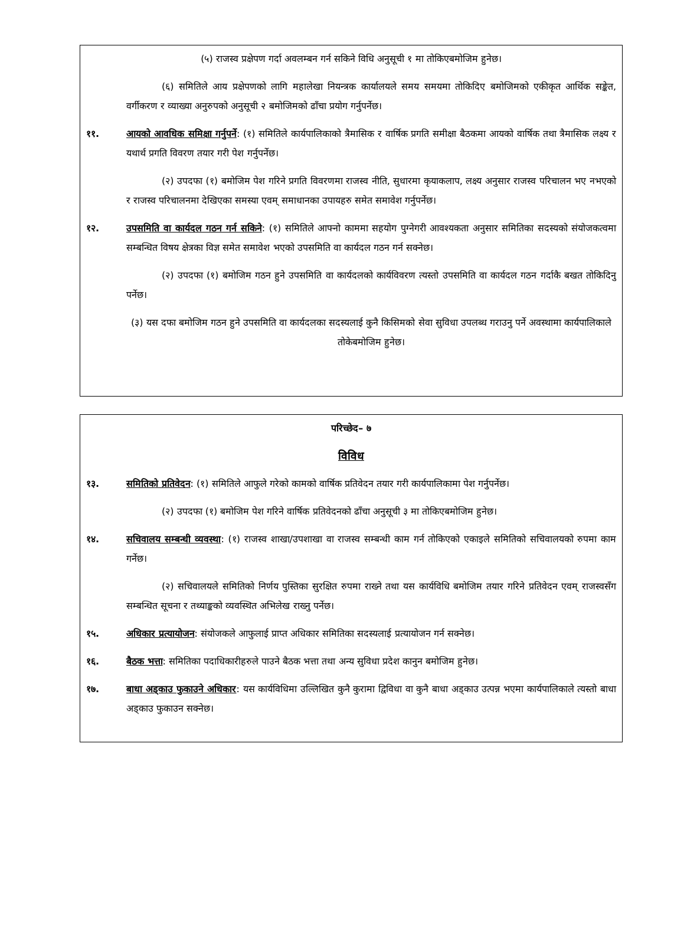(५) राजस्व प्रक्षेपण गर्दा अवलम्बन गर्न सकिने विधि अनुसूची १ मा तोकिएबमोजिम हुनेछ।
(६) समितिले आय प्रक्षेपणको लागि महालेखा नियन्त्रक कार्यालयले समय समयमा तोकिदिए बमोजिमको एकीकृत आर्थिक सङ्केत, वर्गीकरण र व्याख्या अनुरुपको अनुसूची २ बमोजिमको ढाँचा प्रयोग गर्नुपर्नेछ।
११. आयको आवधिक समिक्षा गर्नुपर्ने: (१) समितिले कार्यपालिकाको त्रैमासिक र वार्षिक प्रगति समीक्षा बैठकमा आयको वार्षिक तथा त्रैमासिक लक्ष्य र यथार्थ प्रगति विवरण तयार गरी पेश गर्नुपर्नेछ।
(२) उपदफा (१) बमोजिम पेश गरिने प्रगति विवरणमा राजस्व नीति, सुधारमा कृयाकलाप, लक्ष्य अनुसार राजस्व परिचालन भए नभएको र राजस्व परिचालनमा देखिएका समस्या एवम् समाधानका उपायहरु समेत समावेश गर्नुपर्नेछ।
१२. उपसमिति वा कार्यदल गठन गर्न सकिने: (१) समितिले आफ्नो काममा सहयोग पुग्नेगरी आवश्यकता अनुसार समितिका सदस्यको संयोजकत्वमा सम्बन्धित विषय क्षेत्रका विज्ञ समेत समावेश भएको उपसमिति वा कार्यदल गठन गर्न सक्नेछ।
(२) उपदफा (१) बमोजिम गठन हुने उपसमिति वा कार्यदलको कार्यविवरण त्यस्तो उपसमिति वा कार्यदल गठन गर्दाकै बखत तोकिदिनु पर्नेछ।
(३) यस दफा बमोजिम गठन हुने उपसमिति वा कार्यदलका सदस्यलाई कुनै किसिमको सेवा सुविधा उपलब्ध गराउनु पर्ने अवस्थामा कार्यपालिकाले तोकेबमोजिम हुनेछ।
परिच्छेद– ७
विविध
१३. समितिको प्रतिवेदन: (१) समितिले आफुले गरेको कामको वार्षिक प्रतिवेदन तयार गरी कार्यपालिकामा पेश गर्नुपर्नेछ।
(२) उपदफा (१) बमोजिम पेश गरिने वार्षिक प्रतिवेदनको ढाँचा अनुसूची ३ मा तोकिएबमोजिम हुनेछ।
१४. सचिवालय सम्बन्धी व्यवस्था: (१) राजस्व शाखा/उपशाखा वा राजस्व सम्बन्धी काम गर्न तोकिएको एकाइले समितिको सचिवालयको रुपमा काम गर्नेछ।
(२) सचिवालयले समितिको निर्णय पुस्तिका सुरक्षित रुपमा राख्ने तथा यस कार्यविधि बमोजिम तयार गरिने प्रतिवेदन एवम् राजस्वसँग सम्बन्धित सूचना र तथ्याङ्कको व्यवस्थित अभिलेख राख्नु पर्नेछ।
१५. अधिकार प्रत्यायोजन: संयोजकले आफुलाई प्राप्त अधिकार समितिका सदस्यलाई प्रत्यायोजन गर्न सक्नेछ।
१६. बैठक भत्ता: समितिका पदाधिकारीहरुले पाउने बैठक भत्ता तथा अन्य सुविधा प्रदेश कानुन बमोजिम हुनेछ।
१७. बाधा अड्काउ फुकाउने अधिकार: यस कार्यविधिमा उल्लिखित कुनै कुरामा द्विविधा वा कुनै बाधा अड्काउ उत्पन्न भएमा कार्यपालिकाले त्यस्तो बाधा अड्काउ फुकाउन सक्नेछ।